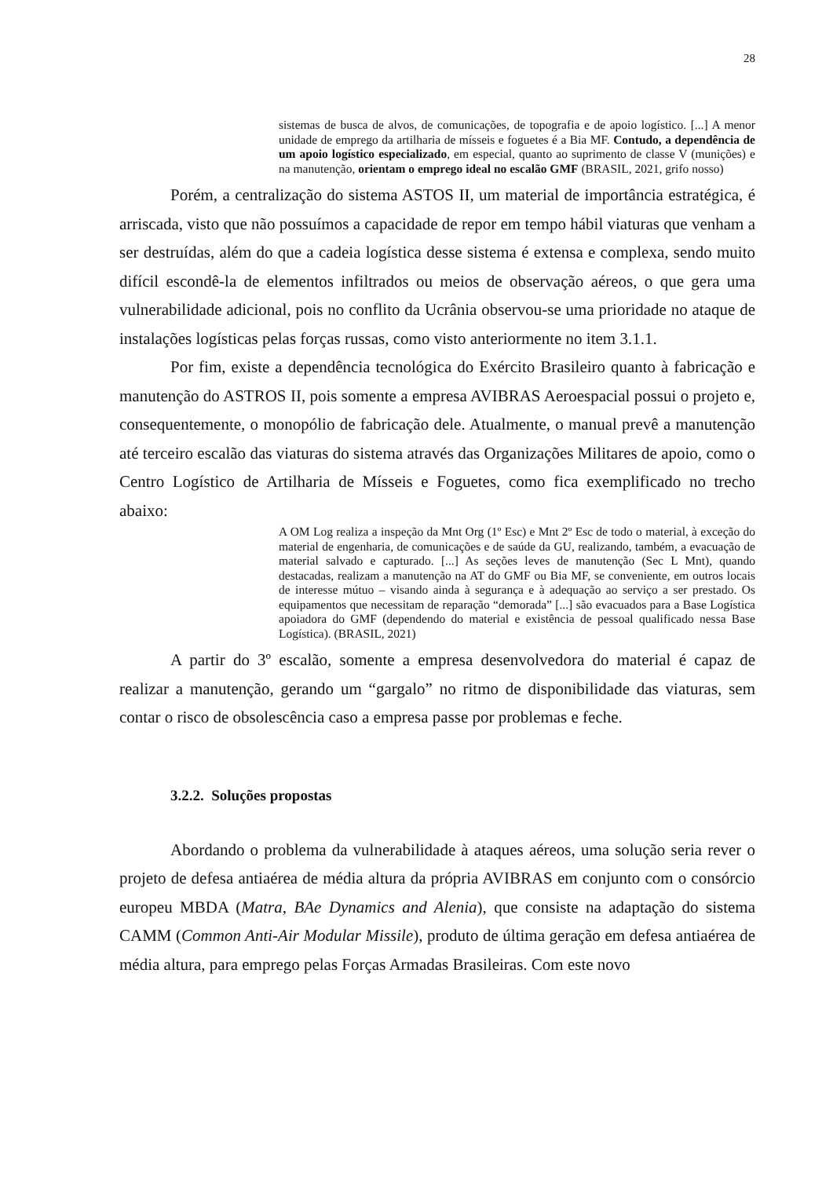28
sistemas de busca de alvos, de comunicações, de topografia e de apoio logístico. [...] A menor unidade de emprego da artilharia de mísseis e foguetes é a Bia MF. Contudo, a dependência de um apoio logístico especializado, em especial, quanto ao suprimento de classe V (munições) e na manutenção, orientam o emprego ideal no escalão GMF (BRASIL, 2021, grifo nosso)
Porém, a centralização do sistema ASTOS II, um material de importância estratégica, é arriscada, visto que não possuímos a capacidade de repor em tempo hábil viaturas que venham a ser destruídas, além do que a cadeia logística desse sistema é extensa e complexa, sendo muito difícil escondê-la de elementos infiltrados ou meios de observação aéreos, o que gera uma vulnerabilidade adicional, pois no conflito da Ucrânia observou-se uma prioridade no ataque de instalações logísticas pelas forças russas, como visto anteriormente no item 3.1.1.
Por fim, existe a dependência tecnológica do Exército Brasileiro quanto à fabricação e manutenção do ASTROS II, pois somente a empresa AVIBRAS Aeroespacial possui o projeto e, consequentemente, o monopólio de fabricação dele. Atualmente, o manual prevê a manutenção até terceiro escalão das viaturas do sistema através das Organizações Militares de apoio, como o Centro Logístico de Artilharia de Mísseis e Foguetes, como fica exemplificado no trecho abaixo:
A OM Log realiza a inspeção da Mnt Org (1º Esc) e Mnt 2º Esc de todo o material, à exceção do material de engenharia, de comunicações e de saúde da GU, realizando, também, a evacuação de material salvado e capturado. [...] As seções leves de manutenção (Sec L Mnt), quando destacadas, realizam a manutenção na AT do GMF ou Bia MF, se conveniente, em outros locais de interesse mútuo – visando ainda à segurança e à adequação ao serviço a ser prestado. Os equipamentos que necessitam de reparação “demorada” [...] são evacuados para a Base Logística apoiadora do GMF (dependendo do material e existência de pessoal qualificado nessa Base Logística). (BRASIL, 2021)
A partir do 3º escalão, somente a empresa desenvolvedora do material é capaz de realizar a manutenção, gerando um “gargalo” no ritmo de disponibilidade das viaturas, sem contar o risco de obsolescência caso a empresa passe por problemas e feche.
3.2.2. Soluções propostas
Abordando o problema da vulnerabilidade à ataques aéreos, uma solução seria rever o projeto de defesa antiaérea de média altura da própria AVIBRAS em conjunto com o consórcio europeu MBDA (Matra, BAe Dynamics and Alenia), que consiste na adaptação do sistema CAMM (Common Anti-Air Modular Missile), produto de última geração em defesa antiaérea de média altura, para emprego pelas Forças Armadas Brasileiras. Com este novo